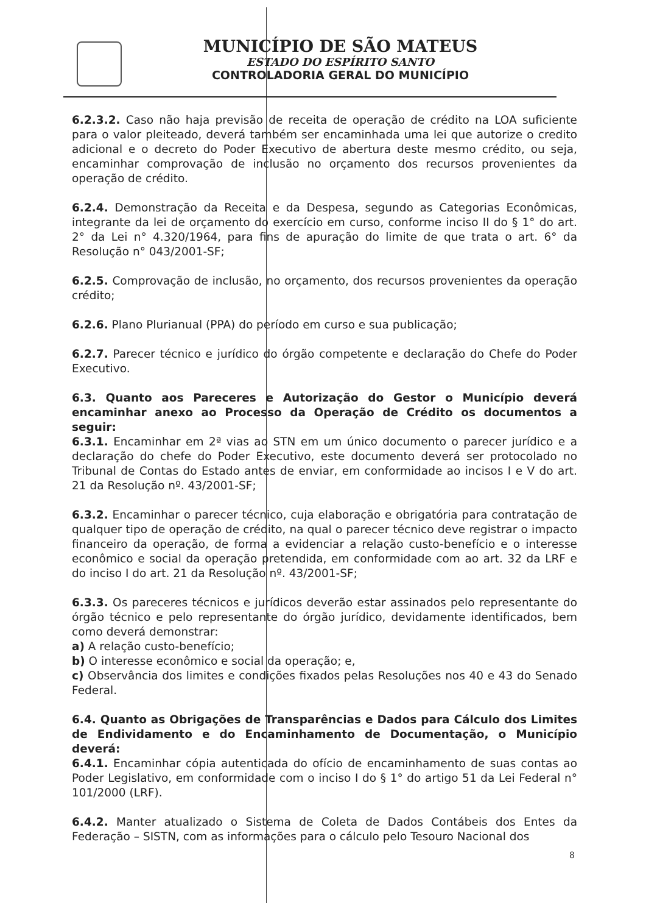MUNICÍPIO DE SÃO MATEUS
ESTADO DO ESPÍRITO SANTO
CONTROLADORIA GERAL DO MUNICÍPIO
6.2.3.2. Caso não haja previsão de receita de operação de crédito na LOA suficiente para o valor pleiteado, deverá também ser encaminhada uma lei que autorize o credito adicional e o decreto do Poder Executivo de abertura deste mesmo crédito, ou seja, encaminhar comprovação de inclusão no orçamento dos recursos provenientes da operação de crédito.
6.2.4. Demonstração da Receita e da Despesa, segundo as Categorias Econômicas, integrante da lei de orçamento do exercício em curso, conforme inciso II do § 1° do art. 2° da Lei n° 4.320/1964, para fins de apuração do limite de que trata o art. 6° da Resolução n° 043/2001-SF;
6.2.5. Comprovação de inclusão, no orçamento, dos recursos provenientes da operação crédito;
6.2.6. Plano Plurianual (PPA) do período em curso e sua publicação;
6.2.7. Parecer técnico e jurídico do órgão competente e declaração do Chefe do Poder Executivo.
6.3. Quanto aos Pareceres e Autorização do Gestor o Município deverá encaminhar anexo ao Processo da Operação de Crédito os documentos a seguir:
6.3.1. Encaminhar em 2ª vias ao STN em um único documento o parecer jurídico e a declaração do chefe do Poder Executivo, este documento deverá ser protocolado no Tribunal de Contas do Estado antes de enviar, em conformidade ao incisos I e V do art. 21 da Resolução nº. 43/2001-SF;
6.3.2. Encaminhar o parecer técnico, cuja elaboração e obrigatória para contratação de qualquer tipo de operação de crédito, na qual o parecer técnico deve registrar o impacto financeiro da operação, de forma a evidenciar a relação custo-benefício e o interesse econômico e social da operação pretendida, em conformidade com ao art. 32 da LRF e do inciso I do art. 21 da Resolução nº. 43/2001-SF;
6.3.3. Os pareceres técnicos e jurídicos deverão estar assinados pelo representante do órgão técnico e pelo representante do órgão jurídico, devidamente identificados, bem como deverá demonstrar:
a) A relação custo-benefício;
b) O interesse econômico e social da operação; e,
c) Observância dos limites e condições fixados pelas Resoluções nos 40 e 43 do Senado Federal.
6.4. Quanto as Obrigações de Transparências e Dados para Cálculo dos Limites de Endividamento e do Encaminhamento de Documentação, o Município deverá:
6.4.1. Encaminhar cópia autenticada do ofício de encaminhamento de suas contas ao Poder Legislativo, em conformidade com o inciso I do § 1° do artigo 51 da Lei Federal n° 101/2000 (LRF).
6.4.2. Manter atualizado o Sistema de Coleta de Dados Contábeis dos Entes da Federação – SISTN, com as informações para o cálculo pelo Tesouro Nacional dos
8